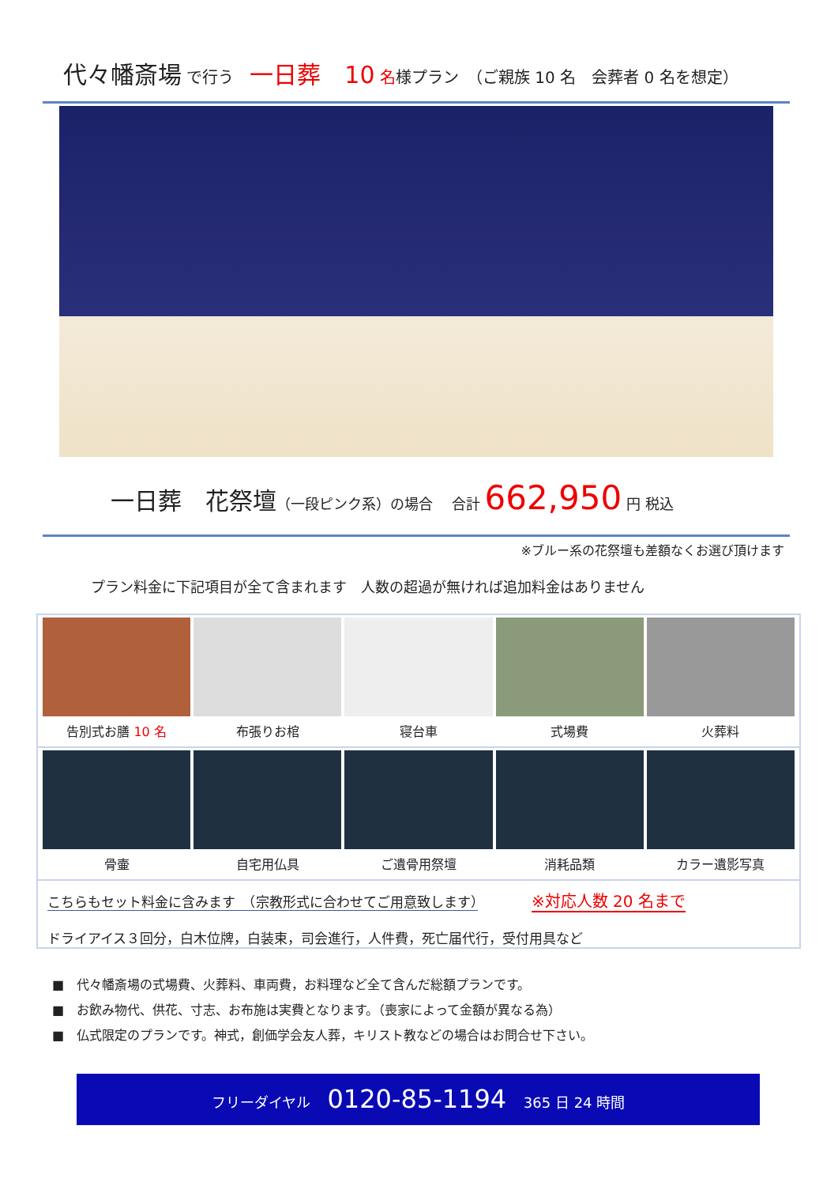代々幡斎場 で行う　一日葬　10 名様プラン　（ご親族 10 名　会葬者 0 名を想定）
一日葬　花祭壇（一段ピンク系）の場合　 合計 662,950 円 税込
※ブルー系の花祭壇も差額なくお選び頂けます
プラン料金に下記項目が全て含まれます　人数の超過が無ければ追加料金はありません
告別式お膳 10 名 布張りお棺 寝台車 式場費 火葬料
骨壷 自宅用仏具 ご遺骨用祭壇 消耗品類 カラー遺影写真
こちらもセット料金に含みます　（宗教形式に合わせてご用意致します）　　　　※対応人数 20 名まで
ドライアイス３回分，白木位牌，白装束，司会進行，人件費，死亡届代行，受付用具など
■　代々幡斎場の式場費、火葬料、車両費，お料理など全て含んだ総額プランです。
■　お飲み物代、供花、寸志、お布施は実費となります。（喪家によって金額が異なる為）
■　仏式限定のプランです。神式，創価学会友人葬，キリスト教などの場合はお問合せ下さい。
フリーダイヤル 0120-85-1194 365 日 24 時間